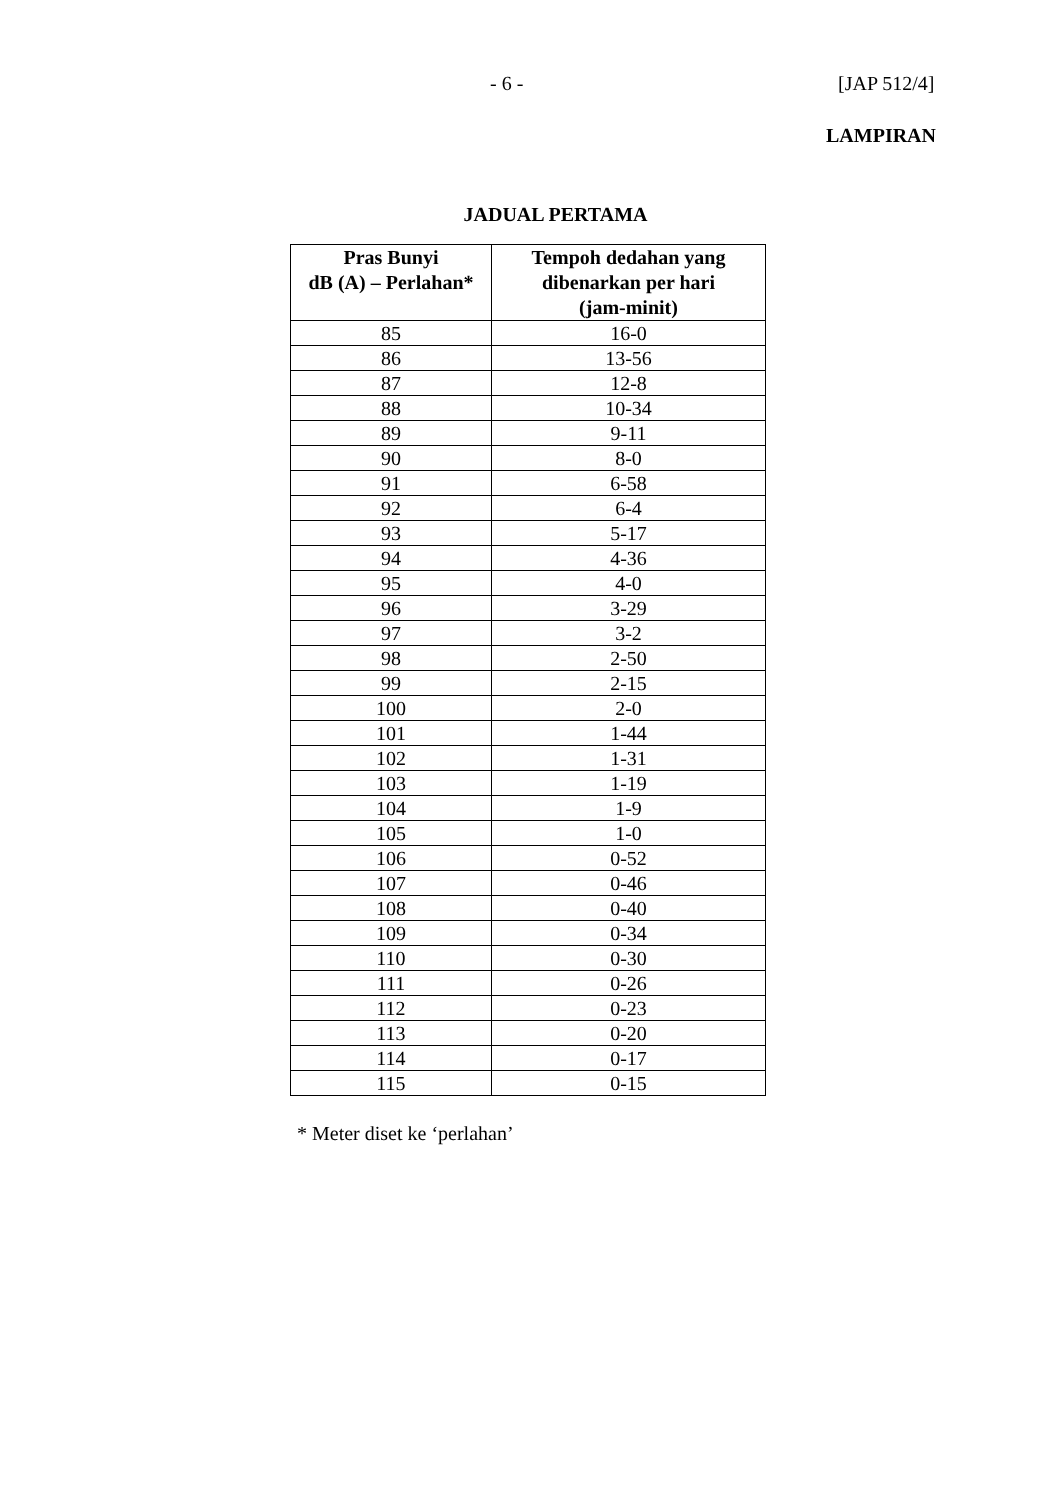- 6 - [JAP 512/4]
LAMPIRAN
JADUAL PERTAMA
| Pras Bunyi dB (A) – Perlahan* | Tempoh dedahan yang dibenarkan per hari (jam-minit) |
| --- | --- |
| 85 | 16-0 |
| 86 | 13-56 |
| 87 | 12-8 |
| 88 | 10-34 |
| 89 | 9-11 |
| 90 | 8-0 |
| 91 | 6-58 |
| 92 | 6-4 |
| 93 | 5-17 |
| 94 | 4-36 |
| 95 | 4-0 |
| 96 | 3-29 |
| 97 | 3-2 |
| 98 | 2-50 |
| 99 | 2-15 |
| 100 | 2-0 |
| 101 | 1-44 |
| 102 | 1-31 |
| 103 | 1-19 |
| 104 | 1-9 |
| 105 | 1-0 |
| 106 | 0-52 |
| 107 | 0-46 |
| 108 | 0-40 |
| 109 | 0-34 |
| 110 | 0-30 |
| 111 | 0-26 |
| 112 | 0-23 |
| 113 | 0-20 |
| 114 | 0-17 |
| 115 | 0-15 |
* Meter diset ke ‘perlahan’